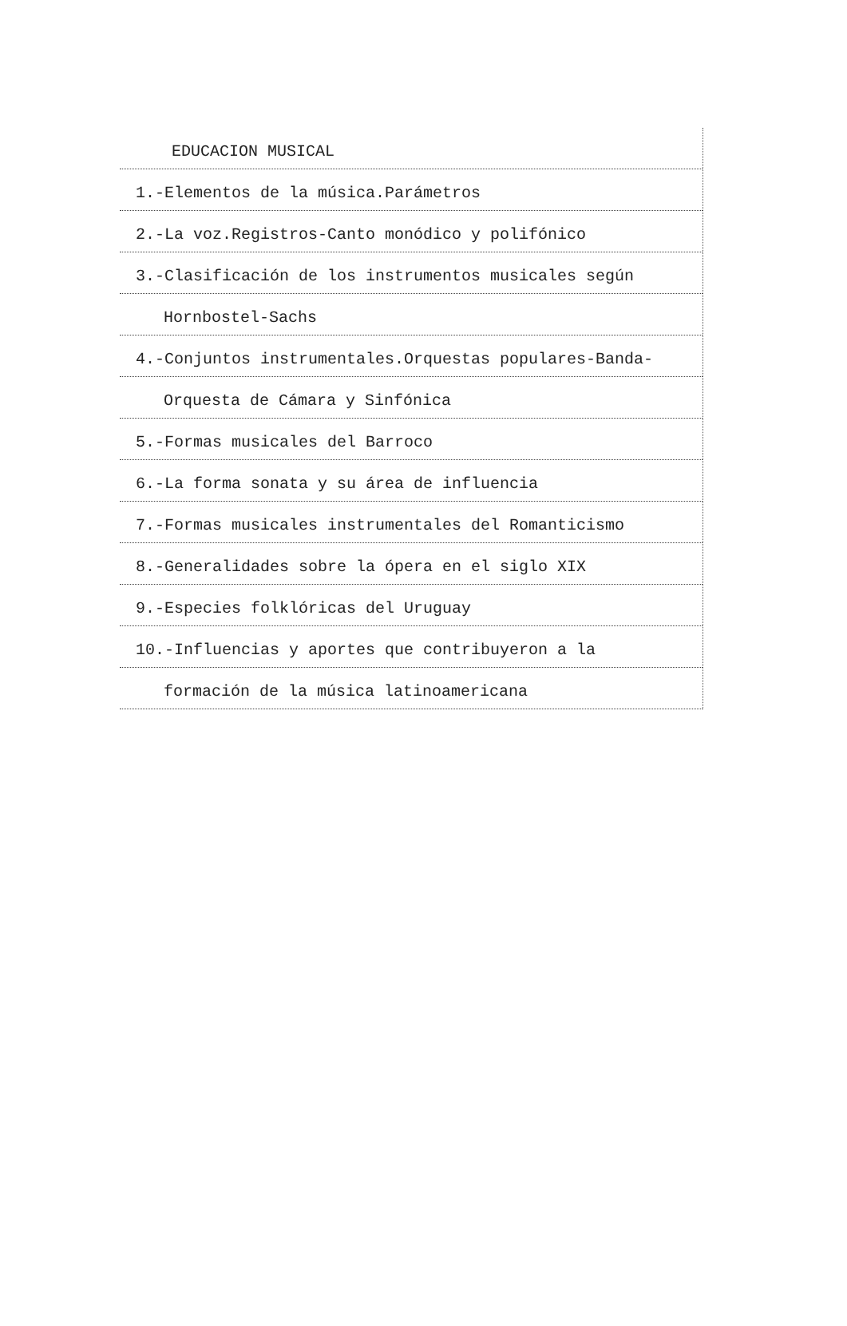EDUCACION MUSICAL
1.-Elementos de la música.Parámetros
2.-La voz.Registros-Canto monódico y polifónico
3.-Clasificación de los instrumentos musicales según
Hornbostel-Sachs
4.-Conjuntos instrumentales.Orquestas populares-Banda-
Orquesta de Cámara y Sinfónica
5.-Formas musicales del Barroco
6.-La forma sonata y su área de influencia
7.-Formas musicales instrumentales del Romanticismo
8.-Generalidades sobre la ópera en el siglo XIX
9.-Especies folklóricas del Uruguay
10.-Influencias y aportes que contribuyeron a la
formación de la música latinoamericana